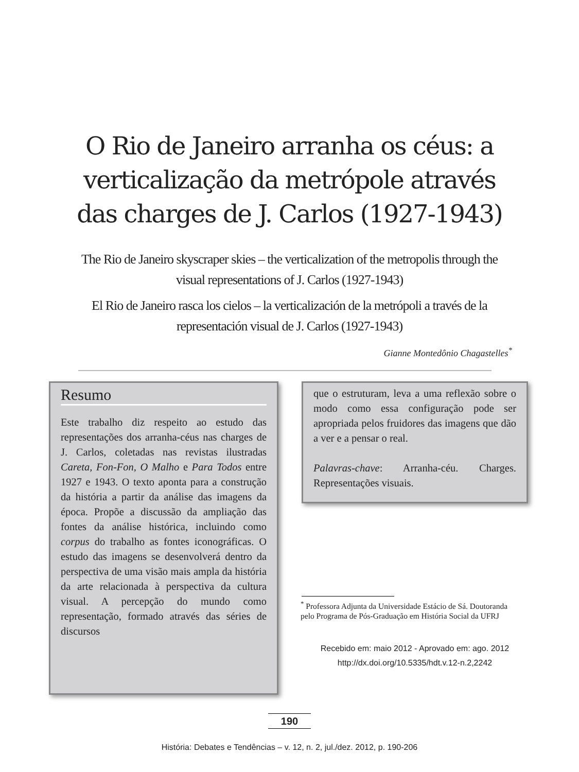O Rio de Janeiro arranha os céus: a verticalização da metrópole através das charges de J. Carlos (1927-1943)
The Rio de Janeiro skyscraper skies – the verticalization of the metropolis through the visual representations of J. Carlos (1927-1943)
El Rio de Janeiro rasca los cielos – la verticalización de la metrópoli a través de la representación visual de J. Carlos (1927-1943)
Gianne Montedônio Chagastelles<sup>*</sup>
Resumo
Este trabalho diz respeito ao estudo das representações dos arranha-céus nas charges de J. Carlos, coletadas nas revistas ilustradas Careta, Fon-Fon, O Malho e Para Todos entre 1927 e 1943. O texto aponta para a construção da história a partir da análise das imagens da época. Propõe a discussão da ampliação das fontes da análise histórica, incluindo como corpus do trabalho as fontes iconográficas. O estudo das imagens se desenvolverá dentro da perspectiva de uma visão mais ampla da história da arte relacionada à perspectiva da cultura visual. A percepção do mundo como representação, formado através das séries de discursos
que o estruturam, leva a uma reflexão sobre o modo como essa configuração pode ser apropriada pelos fruidores das imagens que dão a ver e a pensar o real.
Palavras-chave: Arranha-céu. Charges. Representações visuais.
<sup>*</sup> Professora Adjunta da Universidade Estácio de Sá. Doutoranda pelo Programa de Pós-Graduação em História Social da UFRJ
Recebido em: maio 2012 - Aprovado em: ago. 2012
http://dx.doi.org/10.5335/hdt.v.12-n.2,2242
190
História: Debates e Tendências – v. 12, n. 2, jul./dez. 2012, p. 190-206